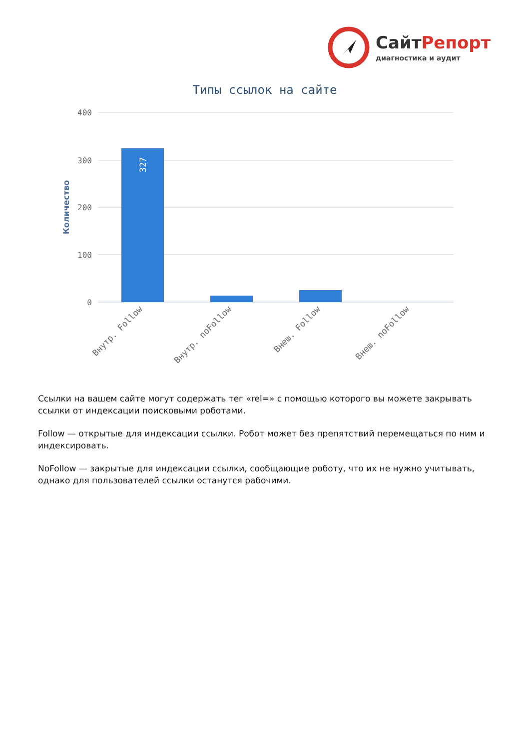СайтРепорт
диагностика и аудит
Типы ссылок на сайте
400
300
200
100
0
Количество
327
Внутр. Follow
Внутр. noFollow
Внеш. Follow
Внеш. noFollow
Ссылки на вашем сайте могут содержать тег «rel=» с помощью которого вы можете закрывать ссылки от индексации поисковыми роботами.
Follow — открытые для индексации ссылки. Робот может без препятствий перемещаться по ним и индексировать.
NoFollow — закрытые для индексации ссылки, сообщающие роботу, что их не нужно учитывать, однако для пользователей ссылки останутся рабочими.